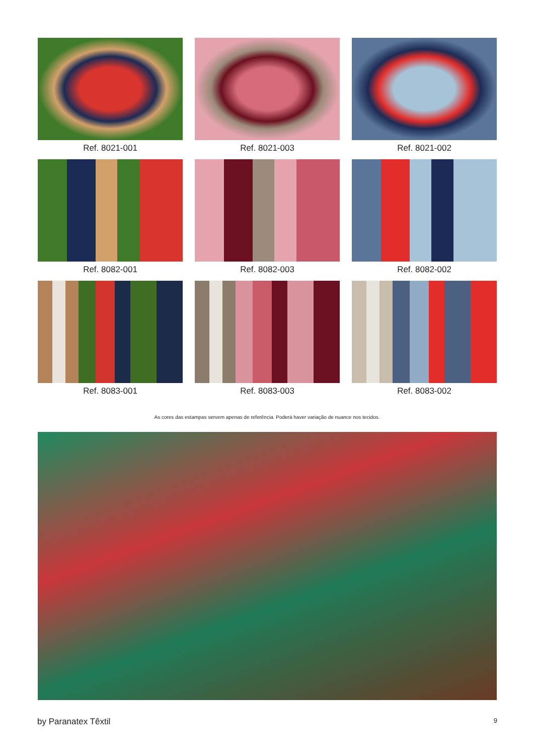Ref. 8021-001
Ref. 8021-003
Ref. 8021-002
Ref. 8082-001
Ref. 8082-003
Ref. 8082-002
Ref. 8083-001
Ref. 8083-003
Ref. 8083-002
As cores das estampas servem apenas de referência. Poderá haver variação de nuance nos tecidos.
by Paranatex Têxtil 9